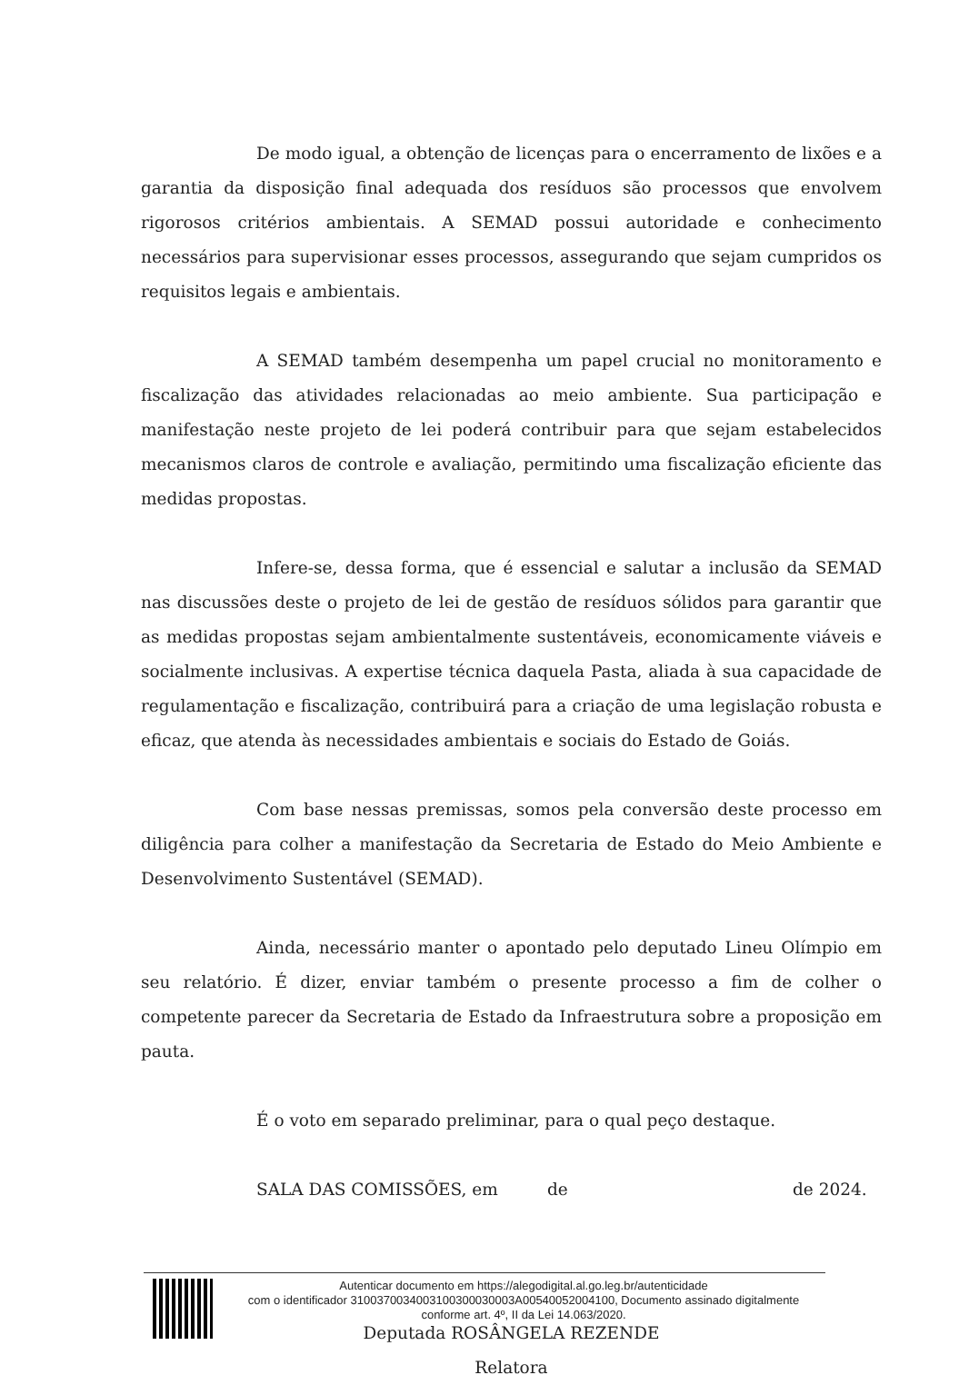De modo igual, a obtenção de licenças para o encerramento de lixões e a garantia da disposição final adequada dos resíduos são processos que envolvem rigorosos critérios ambientais. A SEMAD possui autoridade e conhecimento necessários para supervisionar esses processos, assegurando que sejam cumpridos os requisitos legais e ambientais.
A SEMAD também desempenha um papel crucial no monitoramento e fiscalização das atividades relacionadas ao meio ambiente. Sua participação e manifestação neste projeto de lei poderá contribuir para que sejam estabelecidos mecanismos claros de controle e avaliação, permitindo uma fiscalização eficiente das medidas propostas.
Infere-se, dessa forma, que é essencial e salutar a inclusão da SEMAD nas discussões deste o projeto de lei de gestão de resíduos sólidos para garantir que as medidas propostas sejam ambientalmente sustentáveis, economicamente viáveis e socialmente inclusivas. A expertise técnica daquela Pasta, aliada à sua capacidade de regulamentação e fiscalização, contribuirá para a criação de uma legislação robusta e eficaz, que atenda às necessidades ambientais e sociais do Estado de Goiás.
Com base nessas premissas, somos pela conversão deste processo em diligência para colher a manifestação da Secretaria de Estado do Meio Ambiente e Desenvolvimento Sustentável (SEMAD).
Ainda, necessário manter o apontado pelo deputado Lineu Olímpio em seu relatório. É dizer, enviar também o presente processo a fim de colher o competente parecer da Secretaria de Estado da Infraestrutura sobre a proposição em pauta.
É o voto em separado preliminar, para o qual peço destaque.
SALA DAS COMISSÕES, em de de 2024.
Deputada ROSÂNGELA REZENDE
Relatora
Autenticar documento em https://alegodigital.al.go.leg.br/autenticidade
com o identificador 3100370034003100300030003A00540052004100, Documento assinado digitalmente conforme art. 4º, II da Lei 14.063/2020.